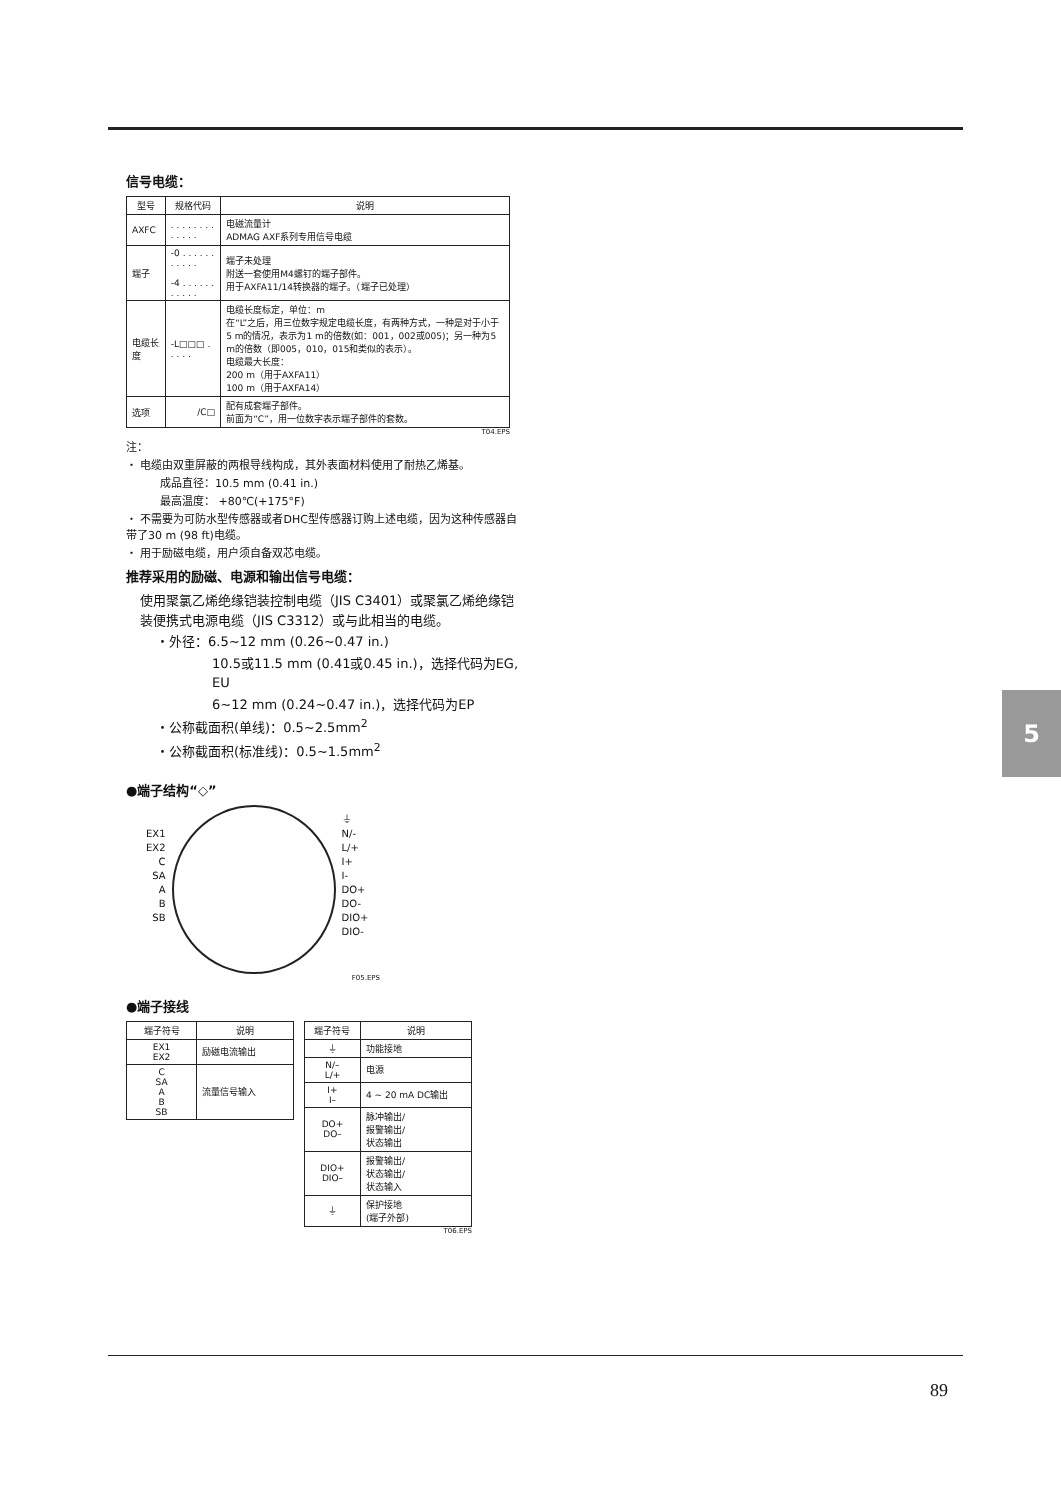信号电缆：
| 型号 | 规格代码 | 说明 |
| --- | --- | --- |
| AXFC | . . . . . . . . . . . . . | 电磁流量计 ADMAG AXF系列专用信号电缆 |
| 端子 | -0 . . . . . . . . . . . -4 . . . . . . . . . . . | 端子未处理 附送一套使用M4螺钉的端子部件。 用于AXFA11/14转换器的端子。（端子已处理） |
| 电缆长度 | -L□□□ . . . . . | 电缆长度标定，单位：m 在“L”之后，用三位数字规定电缆长度，有两种方式，一种是对于小于5 m的情况，表示为1 m的倍数(如：001，002或005)；另一种为5 m的倍数（即005，010，015和类似的表示）。 电缆最大长度： 200 m（用于AXFA11） 100 m（用于AXFA14） |
| 选项 | /C□ | 配有成套端子部件。 前面为“C”，用一位数字表示端子部件的套数。 |
T04.EPS
注：
・ 电缆由双重屏蔽的两根导线构成，其外表面材料使用了耐热乙烯基。
成品直径：10.5 mm (0.41 in.)
最高温度： +80℃(+175°F)
・ 不需要为可防水型传感器或者DHC型传感器订购上述电缆，因为这种传感器自带了30 m (98 ft)电缆。
・ 用于励磁电缆，用户须自备双芯电缆。
推荐采用的励磁、电源和输出信号电缆：
使用聚氯乙烯绝缘铠装控制电缆（JIS C3401）或聚氯乙烯绝缘铠装便携式电源电缆（JIS C3312）或与此相当的电缆。
・外径：6.5~12 mm (0.26~0.47 in.)
10.5或11.5 mm (0.41或0.45 in.)，选择代码为EG, EU
6~12 mm (0.24~0.47 in.)，选择代码为EP
・公称截面积(单线)：0.5~2.5mm<sup>2</sup>
・公称截面积(标准线)：0.5~1.5mm<sup>2</sup>
●端子结构“◇”
EX1
EX2
C
SA
A
B
SB
⏚
N/-
L/+
I+
I-
DO+
DO-
DIO+
DIO-
F05.EPS
●端子接线
| 端子符号 | 说明 |
| --- | --- |
| EX1 EX2 | 励磁电流输出 |
| C SA A B SB | 流量信号输入 |
| 端子符号 | 说明 |
| --- | --- |
| ⏚ | 功能接地 |
| N/– L/+ | 电源 |
| I+ I– | 4 ~ 20 mA DC输出 |
| DO+ DO– | 脉冲输出/ 报警输出/ 状态输出 |
| DIO+ DIO– | 报警输出/ 状态输出/ 状态输入 |
| ⏚ | 保护接地 (端子外部) |
T06.EPS
5
89